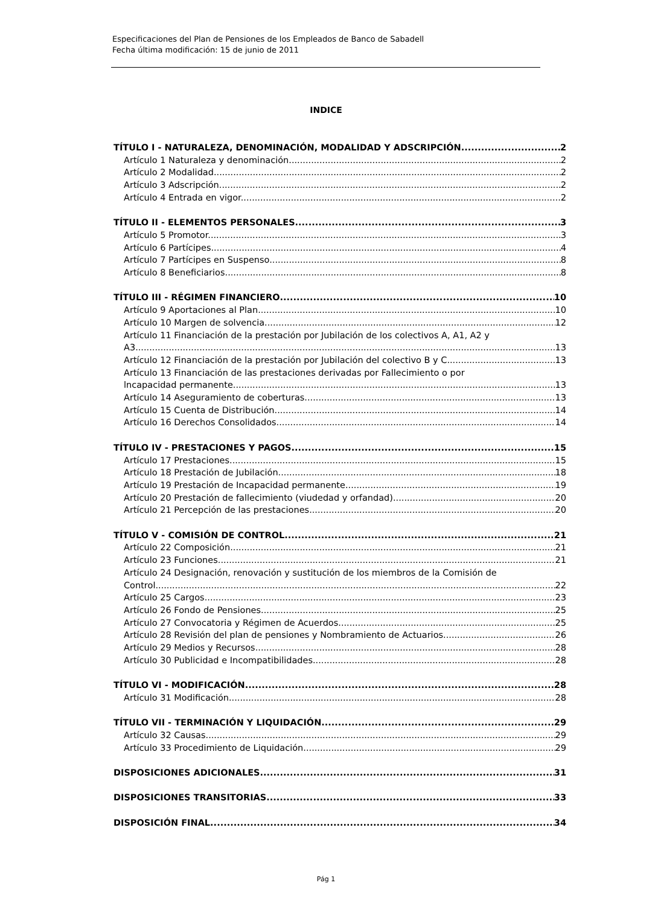Especificaciones del Plan de Pensiones de los Empleados de Banco de Sabadell
Fecha última modificación: 15 de junio de 2011
INDICE
TÍTULO I - NATURALEZA, DENOMINACIÓN, MODALIDAD Y ADSCRIPCIÓN 2
Artículo 1 Naturaleza y denominación. 2
Artículo 2 Modalidad. 2
Artículo 3 Adscripción. 2
Artículo 4 Entrada en vigor. 2
TÍTULO II - ELEMENTOS PERSONALES 3
Artículo 5 Promotor. 3
Artículo 6 Partícipes. 4
Artículo 7 Partícipes en Suspenso. 8
Artículo 8 Beneficiarios. 8
TÍTULO III - RÉGIMEN FINANCIERO 10
Artículo 9 Aportaciones al Plan. 10
Artículo 10 Margen de solvencia. 12
Artículo 11 Financiación de la prestación por Jubilación de los colectivos A, A1, A2 y
A3. 13
Artículo 12 Financiación de la prestación por Jubilación del colectivo B y C. 13
Artículo 13 Financiación de las prestaciones derivadas por Fallecimiento o por
lncapacidad permanente. 13
Artículo 14 Aseguramiento de coberturas. 13
Artículo 15 Cuenta de Distribución. 14
Artículo 16 Derechos Consolidados. 14
TÍTULO IV - PRESTACIONES Y PAGOS 15
Artículo 17 Prestaciones. 15
Artículo 18 Prestación de Jubilación. 18
Artículo 19 Prestación de Incapacidad permanente. 19
Artículo 20 Prestación de fallecimiento (viudedad y orfandad). 20
Artículo 21 Percepción de las prestaciones. 20
TÍTULO V - COMISIÓN DE CONTROL 21
Artículo 22 Composición 21
Artículo 23 Funciones. 21
Artículo 24 Designación, renovación y sustitución de los miembros de la Comisión de
Control. 22
Artículo 25 Cargos. 23
Artículo 26 Fondo de Pensiones. 25
Artículo 27 Convocatoria y Régimen de Acuerdos. 25
Artículo 28 Revisión del plan de pensiones y Nombramiento de Actuarios. 26
Artículo 29 Medios y Recursos. 28
Artículo 30 Publicidad e Incompatibilidades. 28
TÍTULO VI - MODIFICACIÓN 28
Artículo 31 Modificación. 28
TÍTULO VII - TERMINACIÓN Y LIQUIDACIÓN 29
Artículo 32 Causas. 29
Artículo 33 Procedimiento de Liquidación. 29
DISPOSICIONES ADICIONALES 31
DISPOSICIONES TRANSITORIAS 33
DISPOSICIÓN FINAL 34
Pág 1